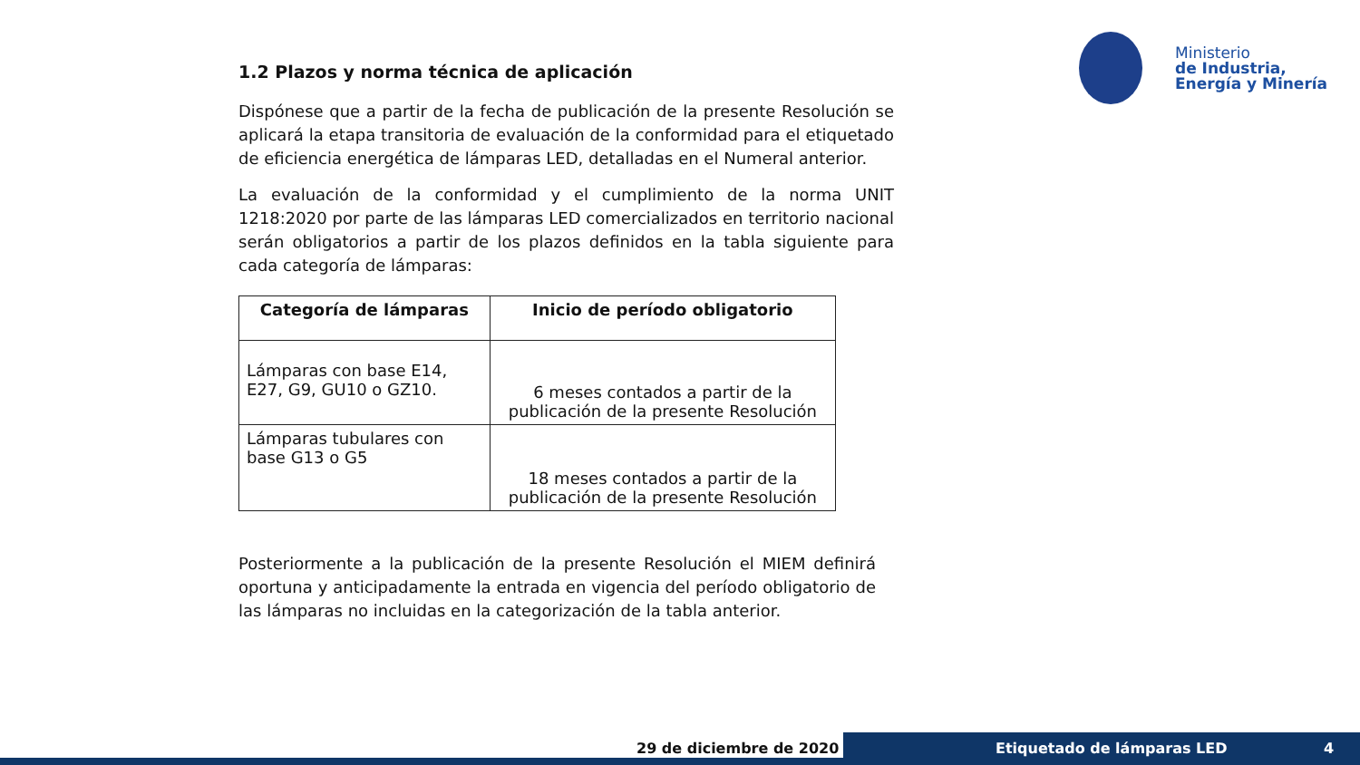Ministerio
de Industria,
Energía y Minería
1.2 Plazos y norma técnica de aplicación
Dispónese que a partir de la fecha de publicación de la presente Resolución se aplicará la etapa transitoria de evaluación de la conformidad para el etiquetado de eficiencia energética de lámparas LED, detalladas en el Numeral anterior.
La evaluación de la conformidad y el cumplimiento de la norma UNIT 1218:2020 por parte de las lámparas LED comercializados en territorio nacional serán obligatorios a partir de los plazos definidos en la tabla siguiente para cada categoría de lámparas:
| Categoría de lámparas | Inicio de período obligatorio |
| --- | --- |
| Lámparas con base E14, E27, G9, GU10 o GZ10. | 6 meses contados a partir de la publicación de la presente Resolución |
| Lámparas tubulares con base G13 o G5 | 18 meses contados a partir de la publicación de la presente Resolución |
Posteriormente a la publicación de la presente Resolución el MIEM definirá oportuna y anticipadamente la entrada en vigencia del período obligatorio de las lámparas no incluidas en la categorización de la tabla anterior.
29 de diciembre de 2020 Etiquetado de lámparas LED 4